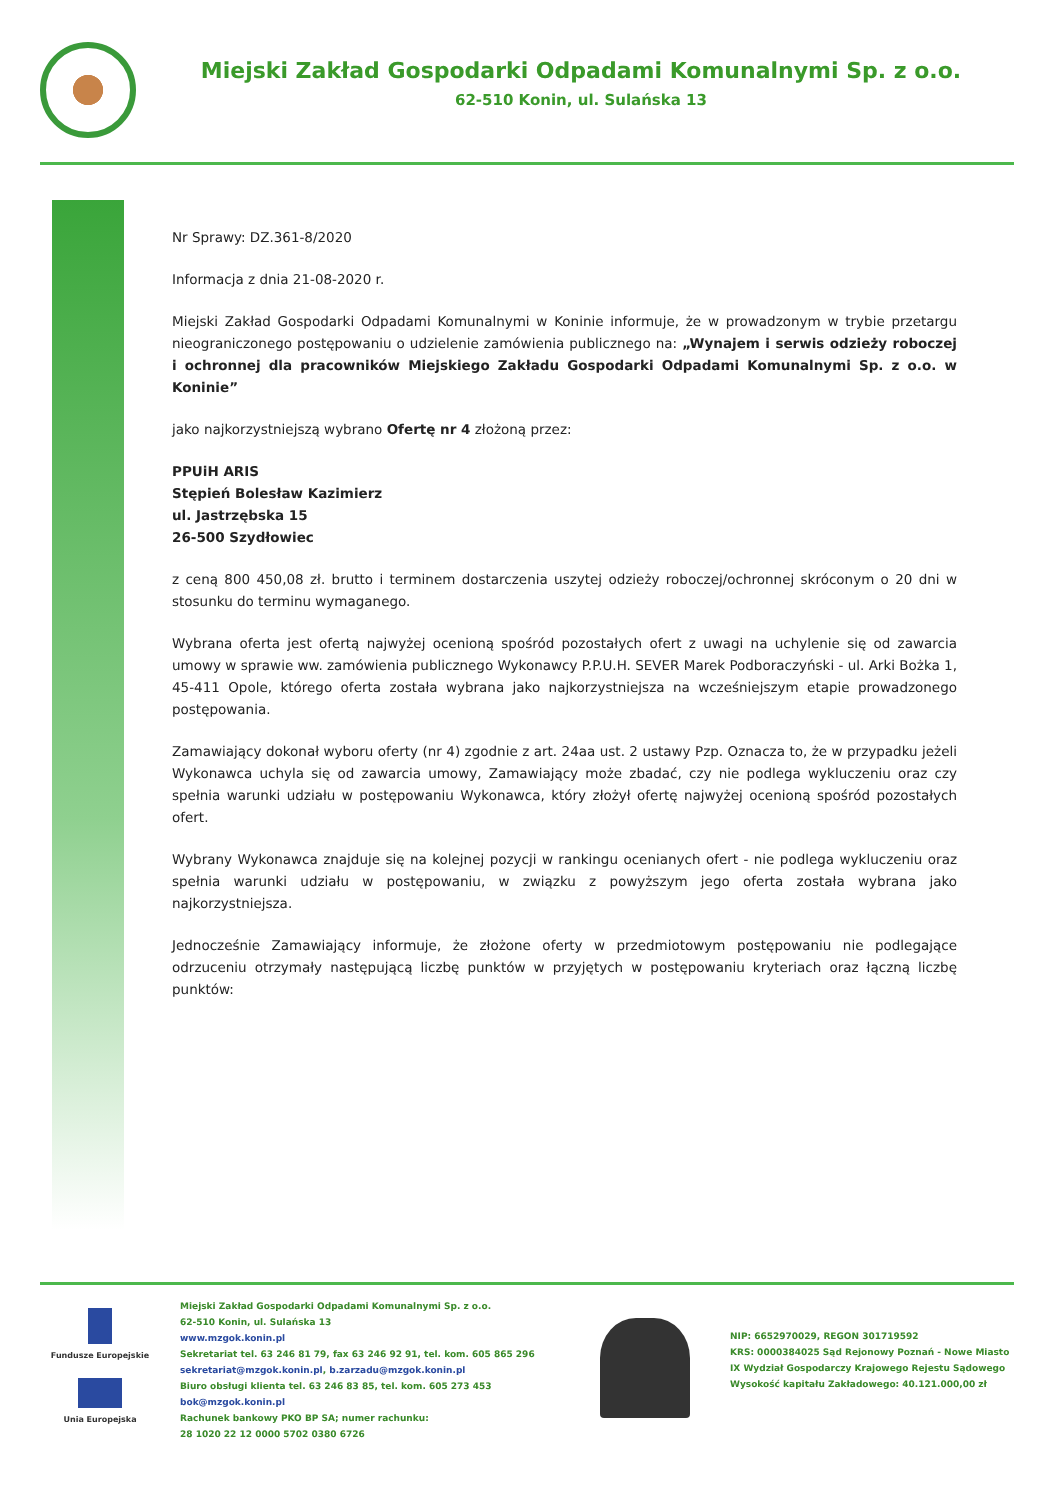Miejski Zakład Gospodarki Odpadami Komunalnymi Sp. z o.o.
62-510 Konin, ul. Sulańska 13
Nr Sprawy: DZ.361-8/2020
Informacja z dnia 21-08-2020 r.
Miejski Zakład Gospodarki Odpadami Komunalnymi w Koninie informuje, że w prowadzonym w trybie przetargu nieograniczonego postępowaniu o udzielenie zamówienia publicznego na: „Wynajem i serwis odzieży roboczej i ochronnej dla pracowników Miejskiego Zakładu Gospodarki Odpadami Komunalnymi Sp. z o.o. w Koninie”
jako najkorzystniejszą wybrano Ofertę nr 4 złożoną przez:
PPUiH ARIS
Stępień Bolesław Kazimierz
ul. Jastrzębska 15
26-500 Szydłowiec
z ceną 800 450,08 zł. brutto i terminem dostarczenia uszytej odzieży roboczej/ochronnej skróconym o 20 dni w stosunku do terminu wymaganego.
Wybrana oferta jest ofertą najwyżej ocenioną spośród pozostałych ofert z uwagi na uchylenie się od zawarcia umowy w sprawie ww. zamówienia publicznego Wykonawcy P.P.U.H. SEVER Marek Podboraczyński - ul. Arki Bożka 1, 45-411 Opole, którego oferta została wybrana jako najkorzystniejsza na wcześniejszym etapie prowadzonego postępowania.
Zamawiający dokonał wyboru oferty (nr 4) zgodnie z art. 24aa ust. 2 ustawy Pzp. Oznacza to, że w przypadku jeżeli Wykonawca uchyla się od zawarcia umowy, Zamawiający może zbadać, czy nie podlega wykluczeniu oraz czy spełnia warunki udziału w postępowaniu Wykonawca, który złożył ofertę najwyżej ocenioną spośród pozostałych ofert.
Wybrany Wykonawca znajduje się na kolejnej pozycji w rankingu ocenianych ofert - nie podlega wykluczeniu oraz spełnia warunki udziału w postępowaniu, w związku z powyższym jego oferta została wybrana jako najkorzystniejsza.
Jednocześnie Zamawiający informuje, że złożone oferty w przedmiotowym postępowaniu nie podlegające odrzuceniu otrzymały następującą liczbę punktów w przyjętych w postępowaniu kryteriach oraz łączną liczbę punktów:
Fundusze Europejskie
Unia Europejska
Miejski Zakład Gospodarki Odpadami Komunalnymi Sp. z o.o.
62-510 Konin, ul. Sulańska 13
www.mzgok.konin.pl
Sekretariat tel. 63 246 81 79, fax 63 246 92 91, tel. kom. 605 865 296
sekretariat@mzgok.konin.pl, b.zarzadu@mzgok.konin.pl
Biuro obsługi klienta tel. 63 246 83 85, tel. kom. 605 273 453
bok@mzgok.konin.pl
Rachunek bankowy PKO BP SA; numer rachunku:
28 1020 22 12 0000 5702 0380 6726
NIP: 6652970029, REGON 301719592
KRS: 0000384025 Sąd Rejonowy Poznań - Nowe Miasto
IX Wydział Gospodarczy Krajowego Rejestu Sądowego
Wysokość kapitału Zakładowego: 40.121.000,00 zł